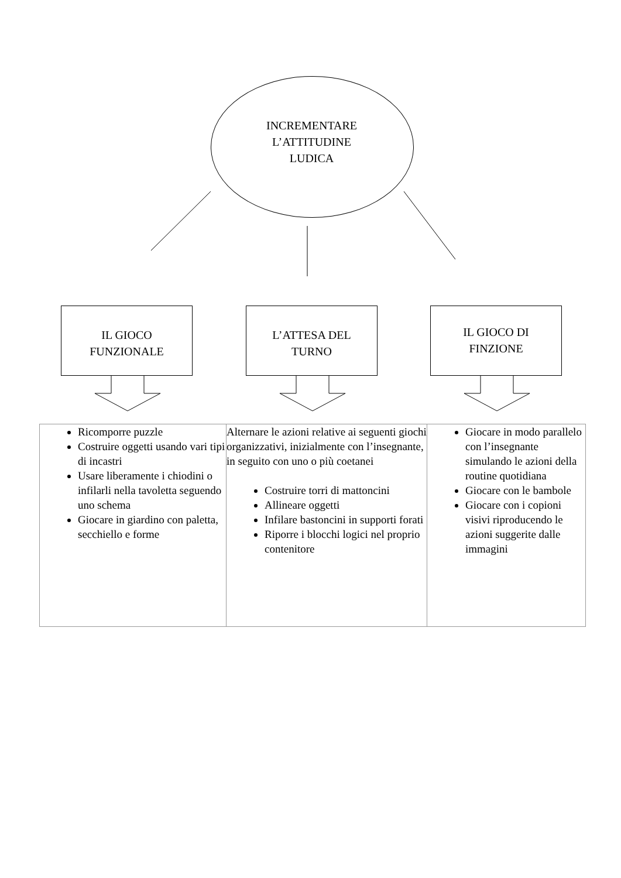INCREMENTARE
L’ATTITUDINE
LUDICA
IL GIOCO
FUNZIONALE
L’ATTESA DEL
TURNO
IL GIOCO DI
FINZIONE
| Ricomporre puzzle Costruire oggetti usando vari tipi di incastri Usare liberamente i chiodini o infilarli nella tavoletta seguendo uno schema Giocare in giardino con paletta, secchiello e forme | Alternare le azioni relative ai seguenti giochi organizzativi, inizialmente con l’insegnante, in seguito con uno o più coetanei Costruire torri di mattoncini Allineare oggetti Infilare bastoncini in supporti forati Riporre i blocchi logici nel proprio contenitore | Giocare in modo parallelo con l’insegnante simulando le azioni della routine quotidiana Giocare con le bambole Giocare con i copioni visivi riproducendo le azioni suggerite dalle immagini |